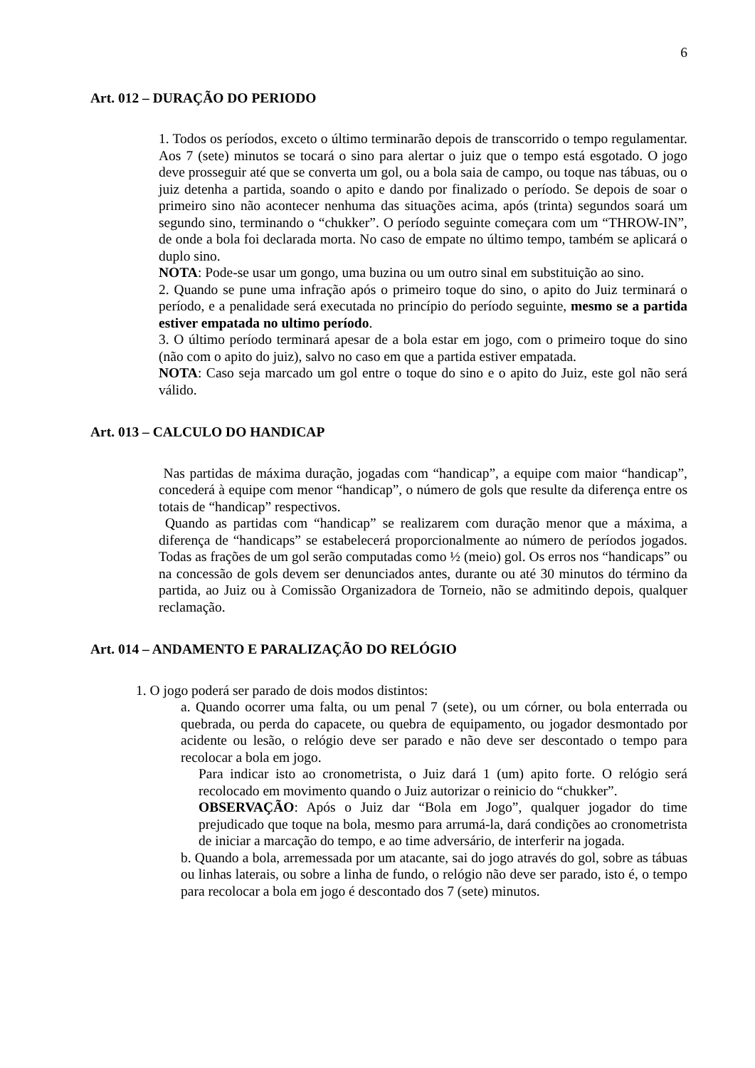6
Art. 012 – DURAÇÃO DO PERIODO
1. Todos os períodos, exceto o último terminarão depois de transcorrido o tempo regulamentar. Aos 7 (sete) minutos se tocará o sino para alertar o juiz que o tempo está esgotado. O jogo deve prosseguir até que se converta um gol, ou a bola saia de campo, ou toque nas tábuas, ou o juiz detenha a partida, soando o apito e dando por finalizado o período. Se depois de soar o primeiro sino não acontecer nenhuma das situações acima, após (trinta) segundos soará um segundo sino, terminando o “chukker”. O período seguinte começara com um “THROW-IN”, de onde a bola foi declarada morta. No caso de empate no último tempo, também se aplicará o duplo sino.
NOTA: Pode-se usar um gongo, uma buzina ou um outro sinal em substituição ao sino.
2. Quando se pune uma infração após o primeiro toque do sino, o apito do Juiz terminará o período, e a penalidade será executada no princípio do período seguinte, mesmo se a partida estiver empatada no ultimo período.
3. O último período terminará apesar de a bola estar em jogo, com o primeiro toque do sino (não com o apito do juiz), salvo no caso em que a partida estiver empatada.
NOTA: Caso seja marcado um gol entre o toque do sino e o apito do Juiz, este gol não será válido.
Art. 013 – CALCULO DO HANDICAP
Nas partidas de máxima duração, jogadas com “handicap”, a equipe com maior “handicap”, concederá à equipe com menor “handicap”, o número de gols que resulte da diferença entre os totais de “handicap” respectivos.
Quando as partidas com “handicap” se realizarem com duração menor que a máxima, a diferença de “handicaps” se estabelecerá proporcionalmente ao número de períodos jogados. Todas as frações de um gol serão computadas como ½ (meio) gol. Os erros nos “handicaps” ou na concessão de gols devem ser denunciados antes, durante ou até 30 minutos do término da partida, ao Juiz ou à Comissão Organizadora de Torneio, não se admitindo depois, qualquer reclamação.
Art. 014 – ANDAMENTO E PARALIZAÇÃO DO RELÓGIO
1. O jogo poderá ser parado de dois modos distintos:
a. Quando ocorrer uma falta, ou um penal 7 (sete), ou um córner, ou bola enterrada ou quebrada, ou perda do capacete, ou quebra de equipamento, ou jogador desmontado por acidente ou lesão, o relógio deve ser parado e não deve ser descontado o tempo para recolocar a bola em jogo.
Para indicar isto ao cronometrista, o Juiz dará 1 (um) apito forte. O relógio será recolocado em movimento quando o Juiz autorizar o reinicio do “chukker”.
OBSERVAÇÃO: Após o Juiz dar “Bola em Jogo”, qualquer jogador do time prejudicado que toque na bola, mesmo para arrumá-la, dará condições ao cronometrista de iniciar a marcação do tempo, e ao time adversário, de interferir na jogada.
b. Quando a bola, arremessada por um atacante, sai do jogo através do gol, sobre as tábuas ou linhas laterais, ou sobre a linha de fundo, o relógio não deve ser parado, isto é, o tempo para recolocar a bola em jogo é descontado dos 7 (sete) minutos.